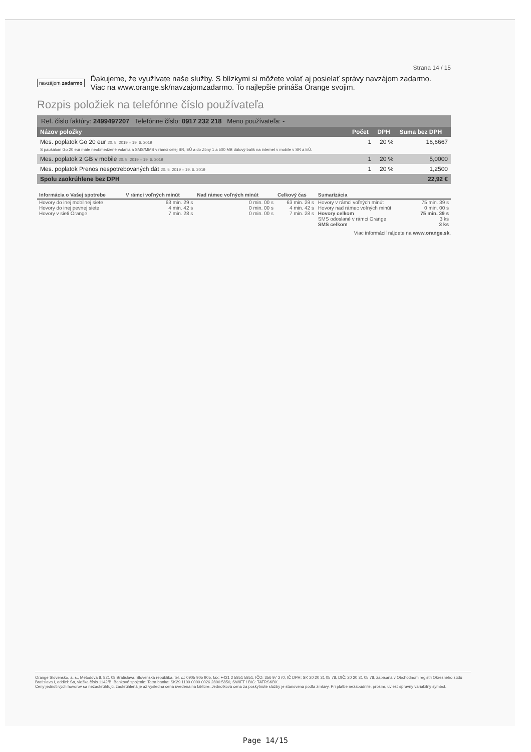Strana 14 / 15
navzájom zadarmo
Ďakujeme, že využívate naše služby. S blízkymi si môžete volať aj posielať správy navzájom zadarmo.
Viac na www.orange.sk/navzajomzadarmo. To najlepšie prináša Orange svojim.
Rozpis položiek na telefónne číslo používateľa
Ref. číslo faktúry: 2499497207 Telefónne číslo: 0917 232 218 Meno používateľa: -
| Názov položky | Počet | DPH | Suma bez DPH |
| --- | --- | --- | --- |
| Mes. poplatok Go 20 eur 20. 5. 2019 – 19. 6. 2019 S paušálom Go 20 eur máte neobmedzené volania a SMS/MMS v rámci celej SR, EÚ a do Zóny 1 a 500 MB dátový balík na internet v mobile v SR a EÚ. | 1 | 20 % | 16,6667 |
| Mes. poplatok 2 GB v mobile 20. 5. 2019 – 19. 6. 2019 | 1 | 20 % | 5,0000 |
| Mes. poplatok Prenos nespotrebovaných dát 20. 5. 2019 – 19. 6. 2019 | 1 | 20 % | 1,2500 |
| Spolu zaokrúhlene bez DPH | | | 22,92 € |
| Informácia o Vašej spotrebe | V rámci voľných minút | Nad rámec voľných minút | Celkový čas | Sumarizácia | |
| --- | --- | --- | --- | --- | --- |
| Hovory do inej mobilnej siete | 63 min. 29 s | 0 min. 00 s | 63 min. 29 s | Hovory v rámci voľných minút | 75 min. 39 s |
| Hovory do inej pevnej siete | 4 min. 42 s | 0 min. 00 s | 4 min. 42 s | Hovory nad rámec voľných minút | 0 min. 00 s |
| Hovory v sieti Orange | 7 min. 28 s | 0 min. 00 s | 7 min. 28 s | Hovory celkom | 75 min. 39 s |
| | | | | SMS odoslané v rámci Orange | 3 ks |
| | | | | SMS celkom | 3 ks |
Viac informácií nájdete na www.orange.sk.
Orange Slovensko, a. s., Metodova 8, 821 08 Bratislava, Slovenská republika, tel. č.: 0905 905 905, fax: +421 2 5851 5851, IČO: 356 97 270, IČ DPH: SK 20 20 31 05 78, DIČ: 20 20 31 05 78, zapísaná v Obchodnom registri Okresného súdu Bratislava I, oddiel: Sa, vložka číslo 1142/B. Bankové spojenie: Tatra banka: SK29 1100 0000 0026 2800 5850, SWIFT / BIC: TATRSKBX.
Ceny jednotlivých hovorov sa nezaokrúhľujú, zaokrúhlená je až výsledná cena uvedená na faktúre. Jednotková cena za poskytnuté služby je stanovená podľa zmluvy. Pri platbe nezabudnite, prosím, uviesť správny variabilný symbol.
Page 14/15